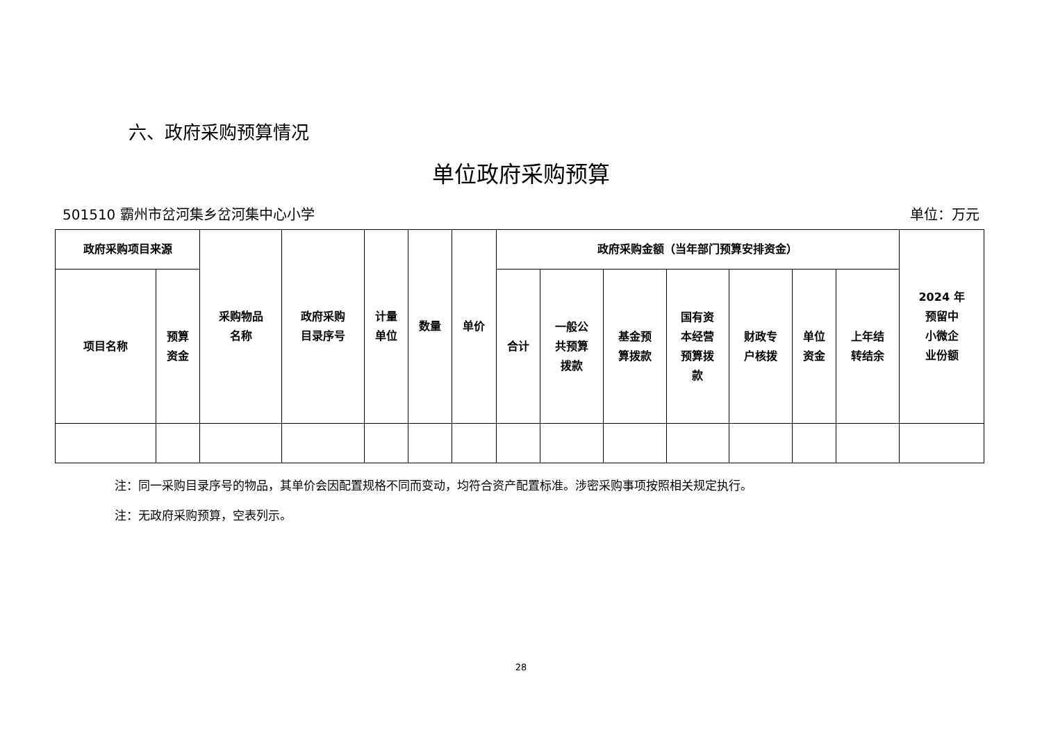六、政府采购预算情况
单位政府采购预算
501510 霸州市岔河集乡岔河集中心小学 单位：万元
| 政府采购项目来源 | | 采购物品 名称 | 政府采购 目录序号 | 计量 单位 | 数量 | 单价 | 政府采购金额（当年部门预算安排资金） | | | | | | | 2024 年 预留中 小微企 业份额 |
| --- | --- | --- | --- | --- | --- | --- | --- | --- | --- | --- | --- | --- | --- | --- |
| 项目名称 | 预算 资金 | | | | | | 合计 | 一般公 共预算 拨款 | 基金预 算拨款 | 国有资 本经营 预算拨 款 | 财政专 户核拨 | 单位 资金 | 上年结 转结余 | |
注：同一采购目录序号的物品，其单价会因配置规格不同而变动，均符合资产配置标准。涉密采购事项按照相关规定执行。
注：无政府采购预算，空表列示。
28